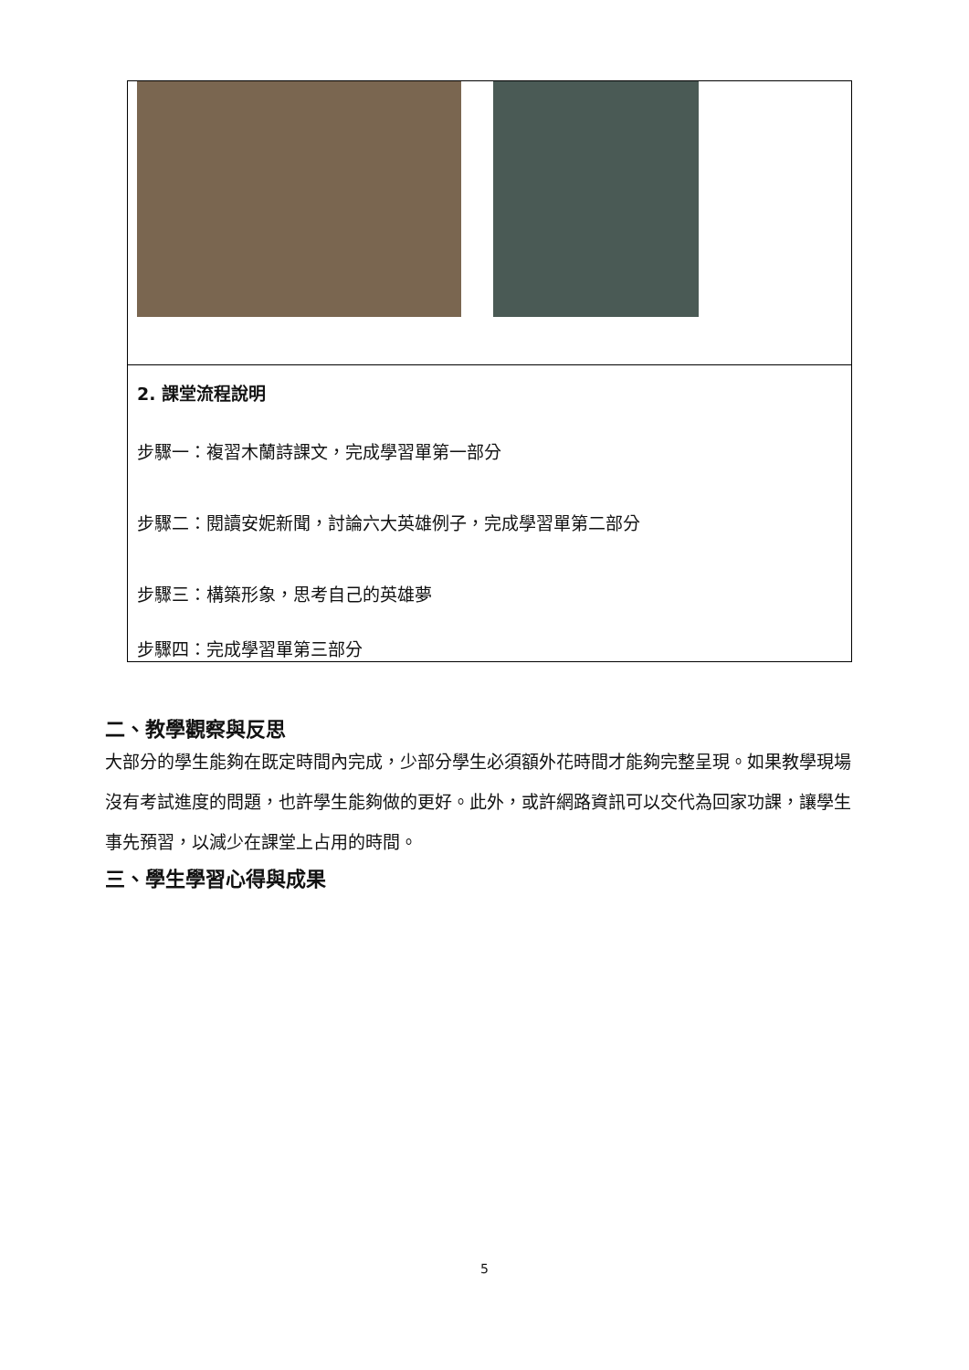| 2. 課堂流程說明 步驟一：複習木蘭詩課文，完成學習單第一部分 步驟二：閱讀安妮新聞，討論六大英雄例子，完成學習單第二部分 步驟三：構築形象，思考自己的英雄夢 步驟四：完成學習單第三部分 |
二、教學觀察與反思
大部分的學生能夠在既定時間內完成，少部分學生必須額外花時間才能夠完整呈現。如果教學現場沒有考試進度的問題，也許學生能夠做的更好。此外，或許網路資訊可以交代為回家功課，讓學生事先預習，以減少在課堂上占用的時間。
三、學生學習心得與成果
5